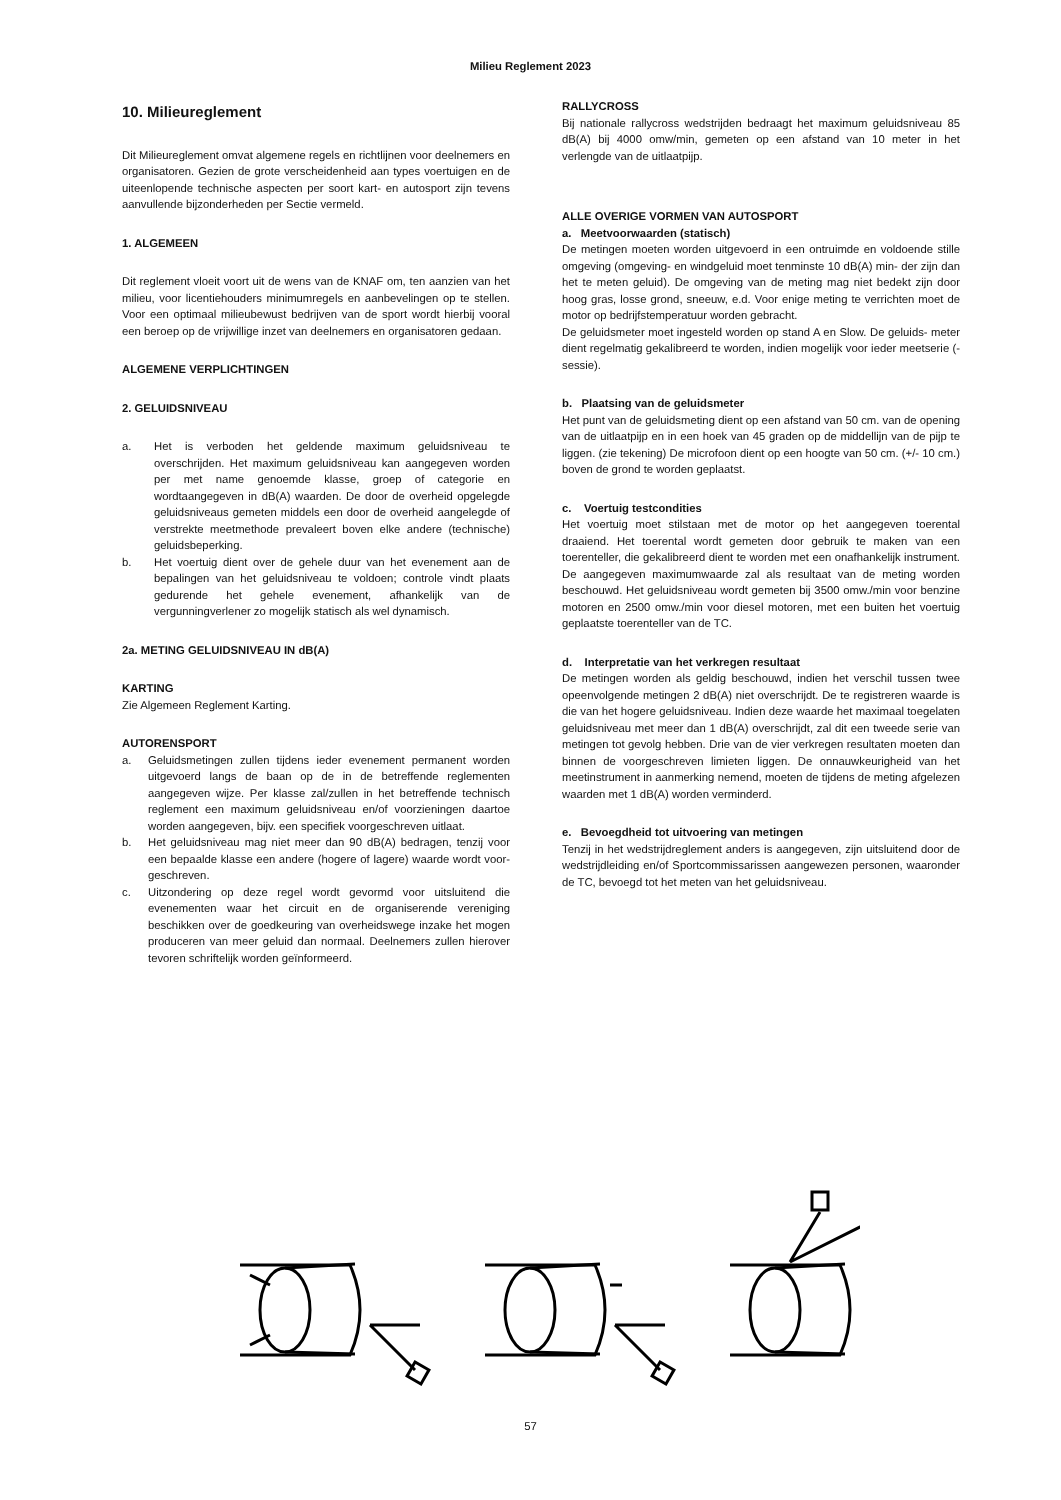Milieu Reglement 2023
10. Milieureglement
Dit Milieureglement omvat algemene regels en richtlijnen voor deelnemers en organisatoren. Gezien de grote verscheidenheid aan types voertuigen en de uiteenlopende technische aspecten per soort kart- en autosport zijn tevens aanvullende bijzonderheden per Sectie vermeld.
1. ALGEMEEN
Dit reglement vloeit voort uit de wens van de KNAF om, ten aanzien van het milieu, voor licentiehouders minimumregels en aanbevelingen op te stellen. Voor een optimaal milieubewust bedrijven van de sport wordt hierbij vooral een beroep op de vrijwillige inzet van deelnemers en organisatoren gedaan.
ALGEMENE VERPLICHTINGEN
2. GELUIDSNIVEAU
a. Het is verboden het geldende maximum geluidsniveau te overschrijden. Het maximum geluidsniveau kan aangegeven worden per met name genoemde klasse, groep of categorie en wordtaangegeven in dB(A) waarden. De door de overheid opgelegde geluidsniveaus gemeten middels een door de overheid aangelegde of verstrekte meetmethode prevaleert boven elke andere (technische) geluidsbeperking.
b. Het voertuig dient over de gehele duur van het evenement aan de bepalingen van het geluidsniveau te voldoen; controle vindt plaats gedurende het gehele evenement, afhankelijk van de vergunningverlener zo mogelijk statisch als wel dynamisch.
2a. METING GELUIDSNIVEAU IN dB(A)
KARTING
Zie Algemeen Reglement Karting.
AUTORENSPORT
a. Geluidsmetingen zullen tijdens ieder evenement permanent worden uitgevoerd langs de baan op de in de betreffende reglementen aangegeven wijze. Per klasse zal/zullen in het betreffende technisch reglement een maximum geluidsniveau en/of voorzieningen daartoe worden aangegeven, bijv. een specifiek voorgeschreven uitlaat.
b. Het geluidsniveau mag niet meer dan 90 dB(A) bedragen, tenzij voor een bepaalde klasse een andere (hogere of lagere) waarde wordt voor- geschreven.
c. Uitzondering op deze regel wordt gevormd voor uitsluitend die evenementen waar het circuit en de organiserende vereniging beschikken over de goedkeuring van overheidswege inzake het mogen produceren van meer geluid dan normaal. Deelnemers zullen hierover tevoren schriftelijk worden geïnformeerd.
RALLYCROSS
Bij nationale rallycross wedstrijden bedraagt het maximum geluidsniveau 85 dB(A) bij 4000 omw/min, gemeten op een afstand van 10 meter in het verlengde van de uitlaatpijp.
ALLE OVERIGE VORMEN VAN AUTOSPORT
a. Meetvoorwaarden (statisch)
De metingen moeten worden uitgevoerd in een ontruimde en voldoende stille omgeving (omgeving- en windgeluid moet tenminste 10 dB(A) min- der zijn dan het te meten geluid). De omgeving van de meting mag niet bedekt zijn door hoog gras, losse grond, sneeuw, e.d. Voor enige meting te verrichten moet de motor op bedrijfstemperatuur worden gebracht.
De geluidsmeter moet ingesteld worden op stand A en Slow. De geluids- meter dient regelmatig gekalibreerd te worden, indien mogelijk voor ieder meetserie (-sessie).
b. Plaatsing van de geluidsmeter
Het punt van de geluidsmeting dient op een afstand van 50 cm. van de opening van de uitlaatpijp en in een hoek van 45 graden op de middellijn van de pijp te liggen. (zie tekening) De microfoon dient op een hoogte van 50 cm. (+/- 10 cm.) boven de grond te worden geplaatst.
c. Voertuig testcondities
Het voertuig moet stilstaan met de motor op het aangegeven toerental draaiend. Het toerental wordt gemeten door gebruik te maken van een toerenteller, die gekalibreerd dient te worden met een onafhankelijk instrument. De aangegeven maximumwaarde zal als resultaat van de meting worden beschouwd. Het geluidsniveau wordt gemeten bij 3500 omw./min voor benzine motoren en 2500 omw./min voor diesel motoren, met een buiten het voertuig geplaatste toerenteller van de TC.
d. Interpretatie van het verkregen resultaat
De metingen worden als geldig beschouwd, indien het verschil tussen twee opeenvolgende metingen 2 dB(A) niet overschrijdt. De te registreren waarde is die van het hogere geluidsniveau. Indien deze waarde het maximaal toegelaten geluidsniveau met meer dan 1 dB(A) overschrijdt, zal dit een tweede serie van metingen tot gevolg hebben. Drie van de vier verkregen resultaten moeten dan binnen de voorgeschreven limieten liggen. De onnauwkeurigheid van het meetinstrument in aanmerking nemend, moeten de tijdens de meting afgelezen waarden met 1 dB(A) worden verminderd.
e. Bevoegdheid tot uitvoering van metingen
Tenzij in het wedstrijdreglement anders is aangegeven, zijn uitsluitend door de wedstrijdleiding en/of Sportcommissarissen aangewezen personen, waaronder de TC, bevoegd tot het meten van het geluidsniveau.
57